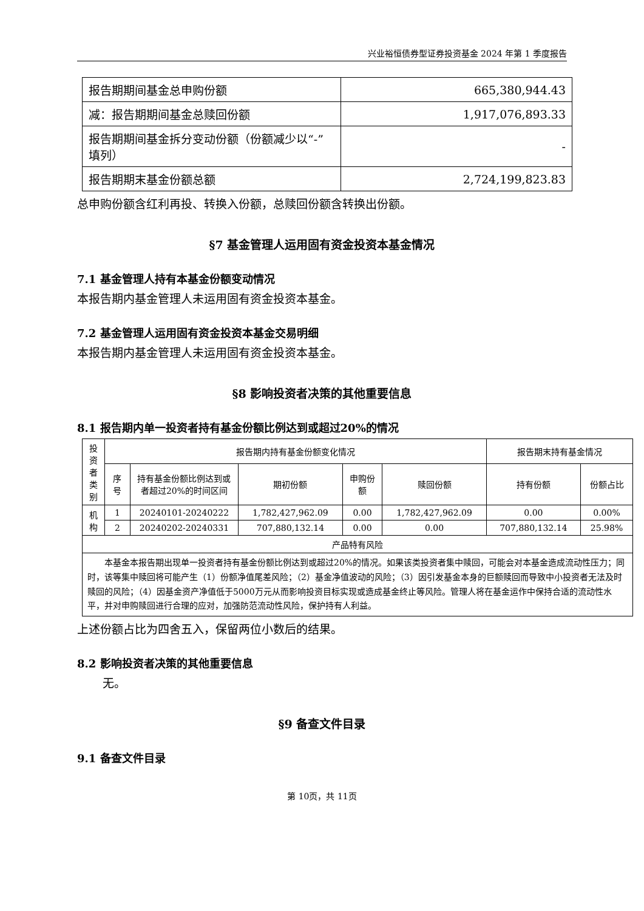兴业裕恒债券型证券投资基金 2024 年第 1 季度报告
| 报告期期间基金总申购份额 | 665,380,944.43 |
| 减：报告期期间基金总赎回份额 | 1,917,076,893.33 |
| 报告期期间基金拆分变动份额（份额减少以“-”填列） | - |
| 报告期期末基金份额总额 | 2,724,199,823.83 |
总申购份额含红利再投、转换入份额，总赎回份额含转换出份额。
§7 基金管理人运用固有资金投资本基金情况
7.1 基金管理人持有本基金份额变动情况
本报告期内基金管理人未运用固有资金投资本基金。
7.2 基金管理人运用固有资金投资本基金交易明细
本报告期内基金管理人未运用固有资金投资本基金。
§8 影响投资者决策的其他重要信息
8.1 报告期内单一投资者持有基金份额比例达到或超过20%的情况
| 投资者类别 | 报告期内持有基金份额变化情况 | | | | | 报告期末持有基金情况 | |
| --- | --- | --- | --- | --- | --- | --- | --- |
| | 序号 | 持有基金份额比例达到或者超过20%的时间区间 | 期初份额 | 申购份额 | 赎回份额 | 持有份额 | 份额占比 |
| 机构 | 1 | 20240101-20240222 | 1,782,427,962.09 | 0.00 | 1,782,427,962.09 | 0.00 | 0.00% |
| | 2 | 20240202-20240331 | 707,880,132.14 | 0.00 | 0.00 | 707,880,132.14 | 25.98% |
| 产品特有风险 | | | | | | | |
| 本基金本报告期出现单一投资者持有基金份额比例达到或超过20%的情况。如果该类投资者集中赎回，可能会对本基金造成流动性压力；同时，该等集中赎回将可能产生（1）份额净值尾差风险；（2）基金净值波动的风险；（3）因引发基金本身的巨额赎回而导致中小投资者无法及时赎回的风险；（4）因基金资产净值低于5000万元从而影响投资目标实现或造成基金终止等风险。管理人将在基金运作中保持合适的流动性水平，并对申购赎回进行合理的应对，加强防范流动性风险，保护持有人利益。 | | | | | | | |
上述份额占比为四舍五入，保留两位小数后的结果。
8.2 影响投资者决策的其他重要信息
无。
§9 备查文件目录
9.1 备查文件目录
第 10页，共 11页